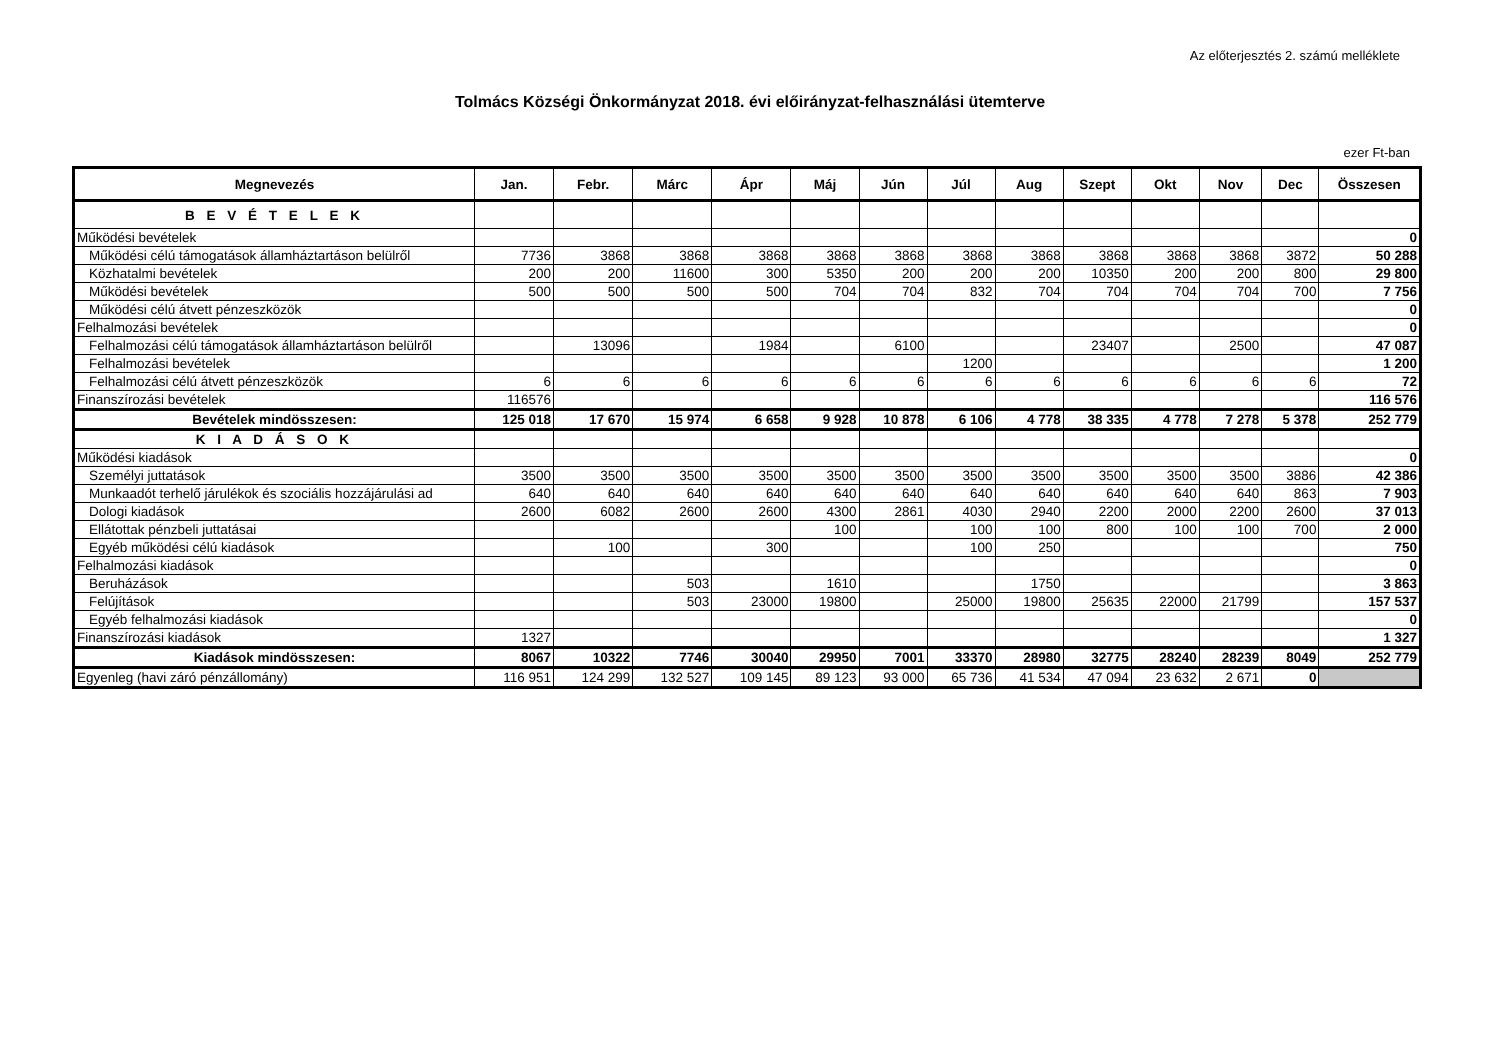Az előterjesztés 2. számú melléklete
Tolmács Községi Önkormányzat 2018. évi előirányzat-felhasználási ütemterve
ezer Ft-ban
| Megnevezés | Jan. | Febr. | Márc | Ápr | Máj | Jún | Júl | Aug | Szept | Okt | Nov | Dec | Összesen |
| --- | --- | --- | --- | --- | --- | --- | --- | --- | --- | --- | --- | --- | --- |
| B E V É T E L E K | | | | | | | | | | | | | |
| Működési bevételek | | | | | | | | | | | | | 0 |
| Működési célú támogatások államháztartáson belülről | 7736 | 3868 | 3868 | 3868 | 3868 | 3868 | 3868 | 3868 | 3868 | 3868 | 3868 | 3872 | 50 288 |
| Közhatalmi bevételek | 200 | 200 | 11600 | 300 | 5350 | 200 | 200 | 200 | 10350 | 200 | 200 | 800 | 29 800 |
| Működési bevételek | 500 | 500 | 500 | 500 | 704 | 704 | 832 | 704 | 704 | 704 | 704 | 700 | 7 756 |
| Működési célú átvett pénzeszközök | | | | | | | | | | | | | 0 |
| Felhalmozási bevételek | | | | | | | | | | | | | 0 |
| Felhalmozási célú támogatások államháztartáson belülről | | 13096 | | 1984 | | 6100 | | | 23407 | | 2500 | | 47 087 |
| Felhalmozási bevételek | | | | | | | 1200 | | | | | | 1 200 |
| Felhalmozási célú átvett pénzeszközök | 6 | 6 | 6 | 6 | 6 | 6 | 6 | 6 | 6 | 6 | 6 | 6 | 72 |
| Finanszírozási bevételek | 116576 | | | | | | | | | | | | 116 576 |
| Bevételek mindösszesen: | 125 018 | 17 670 | 15 974 | 6 658 | 9 928 | 10 878 | 6 106 | 4 778 | 38 335 | 4 778 | 7 278 | 5 378 | 252 779 |
| K I A D Á S O K | | | | | | | | | | | | | |
| Működési kiadások | | | | | | | | | | | | | 0 |
| Személyi juttatások | 3500 | 3500 | 3500 | 3500 | 3500 | 3500 | 3500 | 3500 | 3500 | 3500 | 3500 | 3886 | 42 386 |
| Munkaadót terhelő járulékok és szociális hozzájárulási ad | 640 | 640 | 640 | 640 | 640 | 640 | 640 | 640 | 640 | 640 | 640 | 863 | 7 903 |
| Dologi kiadások | 2600 | 6082 | 2600 | 2600 | 4300 | 2861 | 4030 | 2940 | 2200 | 2000 | 2200 | 2600 | 37 013 |
| Ellátottak pénzbeli juttatásai | | | | | 100 | | 100 | 100 | 800 | 100 | 100 | 700 | 2 000 |
| Egyéb működési célú kiadások | | 100 | | 300 | | | 100 | 250 | | | | | 750 |
| Felhalmozási kiadások | | | | | | | | | | | | | 0 |
| Beruházások | | | 503 | | 1610 | | | 1750 | | | | | 3 863 |
| Felújítások | | | 503 | 23000 | 19800 | | 25000 | 19800 | 25635 | 22000 | 21799 | | 157 537 |
| Egyéb felhalmozási kiadások | | | | | | | | | | | | | 0 |
| Finanszírozási kiadások | 1327 | | | | | | | | | | | | 1 327 |
| Kiadások mindösszesen: | 8067 | 10322 | 7746 | 30040 | 29950 | 7001 | 33370 | 28980 | 32775 | 28240 | 28239 | 8049 | 252 779 |
| Egyenleg (havi záró pénzállomány) | 116 951 | 124 299 | 132 527 | 109 145 | 89 123 | 93 000 | 65 736 | 41 534 | 47 094 | 23 632 | 2 671 | 0 | |